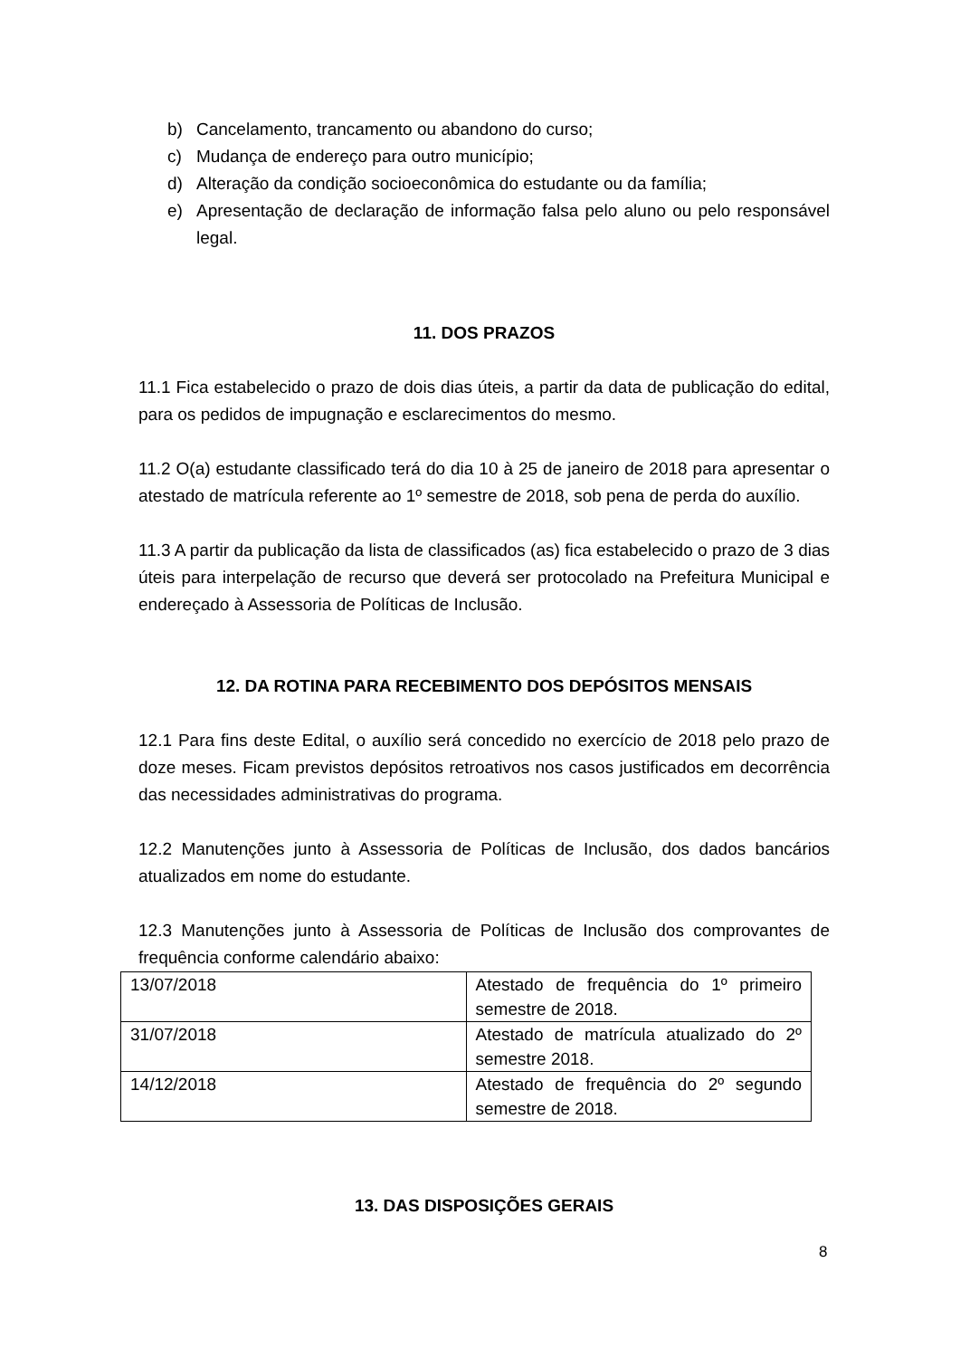b) Cancelamento, trancamento ou abandono do curso;
c) Mudança de endereço para outro município;
d) Alteração da condição socioeconômica do estudante ou da família;
e) Apresentação de declaração de informação falsa pelo aluno ou pelo responsável legal.
11. DOS PRAZOS
11.1 Fica estabelecido o prazo de dois dias úteis, a partir da data de publicação do edital, para os pedidos de impugnação e esclarecimentos do mesmo.
11.2 O(a) estudante classificado terá do dia 10 à 25 de janeiro de 2018 para apresentar o atestado de matrícula referente ao 1º semestre de 2018, sob pena de perda do auxílio.
11.3 A partir da publicação da lista de classificados (as) fica estabelecido o prazo de 3 dias úteis para interpelação de recurso que deverá ser protocolado na Prefeitura Municipal e endereçado à Assessoria de Políticas de Inclusão.
12. DA ROTINA PARA RECEBIMENTO DOS DEPÓSITOS MENSAIS
12.1 Para fins deste Edital, o auxílio será concedido no exercício de 2018 pelo prazo de doze meses. Ficam previstos depósitos retroativos nos casos justificados em decorrência das necessidades administrativas do programa.
12.2 Manutenções junto à Assessoria de Políticas de Inclusão, dos dados bancários atualizados em nome do estudante.
12.3 Manutenções junto à Assessoria de Políticas de Inclusão dos comprovantes de frequência conforme calendário abaixo:
| 13/07/2018 | Atestado de frequência do 1º primeiro semestre de 2018. |
| 31/07/2018 | Atestado de matrícula atualizado do 2º semestre 2018. |
| 14/12/2018 | Atestado de frequência do 2º segundo semestre de 2018. |
13. DAS DISPOSIÇÕES GERAIS
8